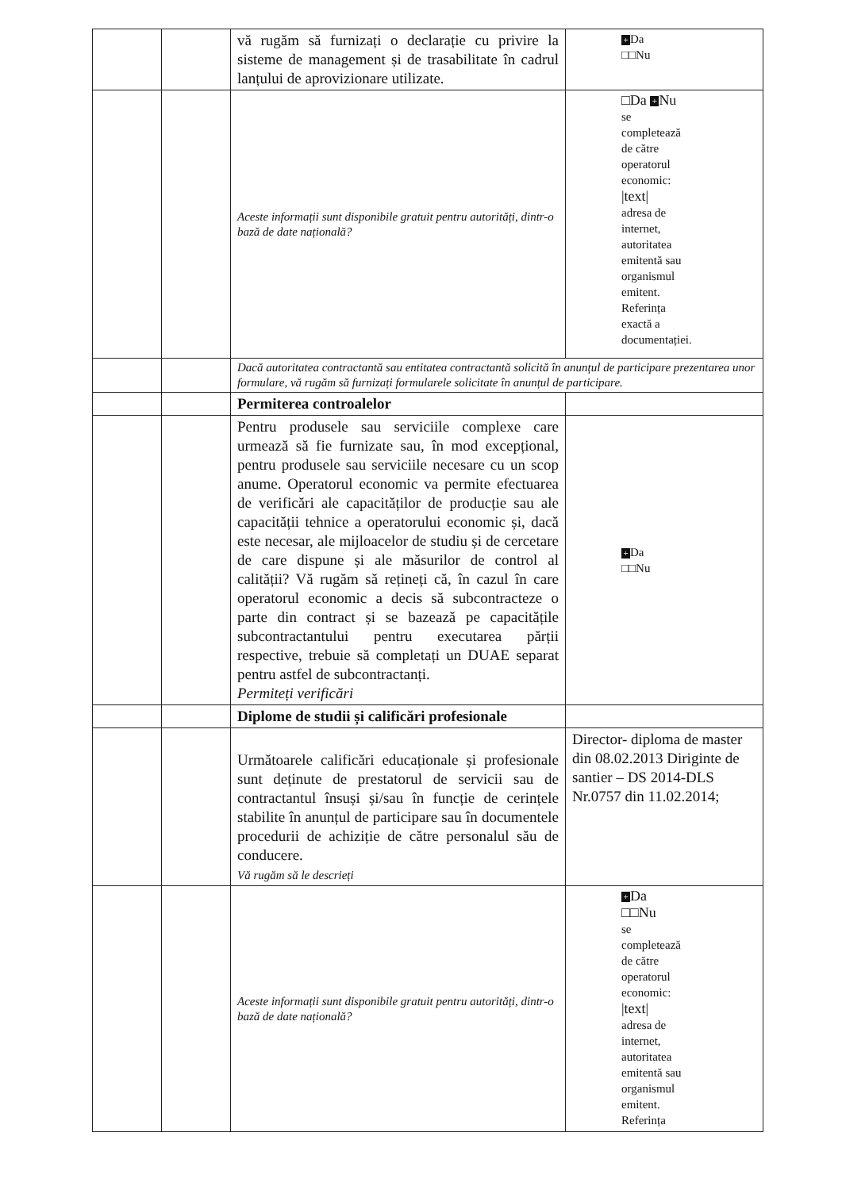| | | vă rugăm să furnizați o declarație cu privire la sisteme de management și de trasabilitate în cadrul lanțului de aprovizionare utilizate. | + Da □□Nu |
| | | Aceste informații sunt disponibile gratuit pentru autorități, dintr-o bază de date națională? | □Da + Nu se completează de către operatorul economic: /text/ adresa de internet, autoritatea emitentă sau organismul emitent. Referința exactă a documentației. |
| | | Dacă autoritatea contractantă sau entitatea contractantă solicită în anunțul de participare prezentarea unor formulare, vă rugăm să furnizați formularele solicitate în anunțul de participare. | |
| | | Permiterea controalelor | |
| | | Pentru produsele sau serviciile complexe care urmează să fie furnizate sau, în mod excepțional, pentru produsele sau serviciile necesare cu un scop anume. Operatorul economic va permite efectuarea de verificări ale capacităților de producție sau ale capacității tehnice a operatorului economic și, dacă este necesar, ale mijloacelor de studiu și de cercetare de care dispune și ale măsurilor de control al calității? Vă rugăm să rețineți că, în cazul în care operatorul economic a decis să subcontracteze o parte din contract și se bazează pe capacitățile subcontractantului pentru executarea părții respective, trebuie să completați un DUAE separat pentru astfel de subcontractanți. Permiteți verificări | + Da □□Nu |
| | | Diplome de studii și calificări profesionale | |
| | | Următoarele calificări educaționale și profesionale sunt deținute de prestatorul de servicii sau de contractantul însuși și/sau în funcție de cerințele stabilite în anunțul de participare sau în documentele procedurii de achiziție de către personalul său de conducere. Vă rugăm să le descrieți | Director- diploma de master din 08.02.2013 Diriginte de santier – DS 2014-DLS Nr.0757 din 11.02.2014; |
| | | Aceste informații sunt disponibile gratuit pentru autorități, dintr-o bază de date națională? | + Da □□Nu se completează de către operatorul economic: /text/ adresa de internet, autoritatea emitentă sau organismul emitent. Referința |